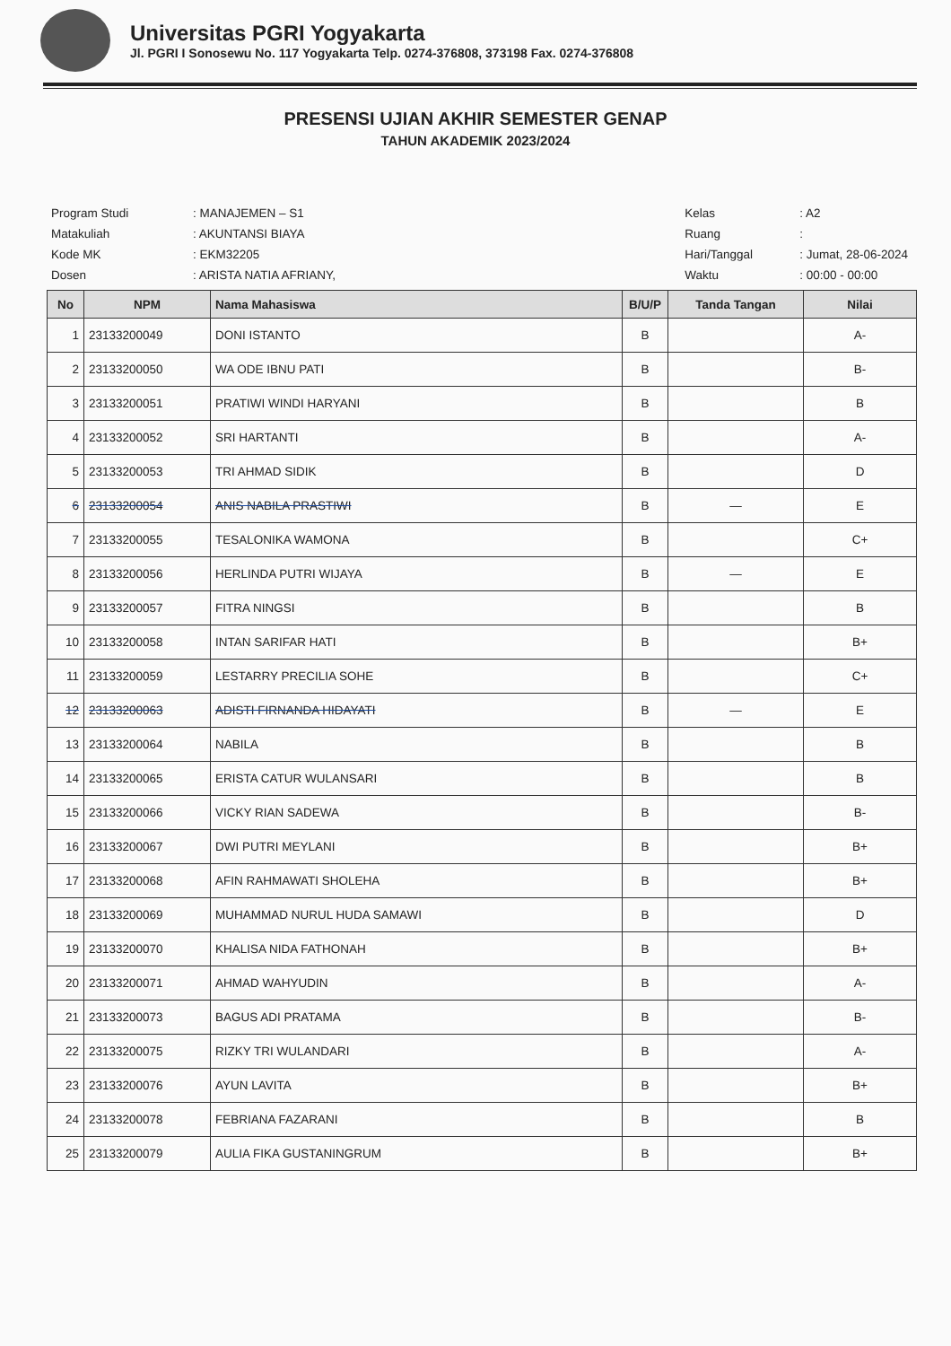Universitas PGRI Yogyakarta
Jl. PGRI I Sonosewu No. 117 Yogyakarta Telp. 0274-376808, 373198 Fax. 0274-376808
PRESENSI UJIAN AKHIR SEMESTER GENAP
TAHUN AKADEMIK 2023/2024
| Program Studi | : MANAJEMEN – S1 |
| Matakuliah | : AKUNTANSI BIAYA |
| Kode MK | : EKM32205 |
| Dosen | : ARISTA NATIA AFRIANY, |
| Kelas | : A2 |
| Ruang | : |
| Hari/Tanggal | : Jumat, 28-06-2024 |
| Waktu | : 00:00 - 00:00 |
| No | NPM | Nama Mahasiswa | B/U/P | Tanda Tangan | Nilai |
| --- | --- | --- | --- | --- | --- |
| 1 | 23133200049 | DONI ISTANTO | B | | A- |
| 2 | 23133200050 | WA ODE IBNU PATI | B | | B- |
| 3 | 23133200051 | PRATIWI WINDI HARYANI | B | | B |
| 4 | 23133200052 | SRI HARTANTI | B | | A- |
| 5 | 23133200053 | TRI AHMAD SIDIK | B | | D |
| 6 | 23133200054 | ANIS NABILA PRASTIWI | B | — | E |
| 7 | 23133200055 | TESALONIKA WAMONA | B | | C+ |
| 8 | 23133200056 | HERLINDA PUTRI WIJAYA | B | — | E |
| 9 | 23133200057 | FITRA NINGSI | B | | B |
| 10 | 23133200058 | INTAN SARIFAR HATI | B | | B+ |
| 11 | 23133200059 | LESTARRY PRECILIA SOHE | B | | C+ |
| 12 | 23133200063 | ADISTI FIRNANDA HIDAYATI | B | — | E |
| 13 | 23133200064 | NABILA | B | | B |
| 14 | 23133200065 | ERISTA CATUR WULANSARI | B | | B |
| 15 | 23133200066 | VICKY RIAN SADEWA | B | | B- |
| 16 | 23133200067 | DWI PUTRI MEYLANI | B | | B+ |
| 17 | 23133200068 | AFIN RAHMAWATI SHOLEHA | B | | B+ |
| 18 | 23133200069 | MUHAMMAD NURUL HUDA SAMAWI | B | | D |
| 19 | 23133200070 | KHALISA NIDA FATHONAH | B | | B+ |
| 20 | 23133200071 | AHMAD WAHYUDIN | B | | A- |
| 21 | 23133200073 | BAGUS ADI PRATAMA | B | | B- |
| 22 | 23133200075 | RIZKY TRI WULANDARI | B | | A- |
| 23 | 23133200076 | AYUN LAVITA | B | | B+ |
| 24 | 23133200078 | FEBRIANA FAZARANI | B | | B |
| 25 | 23133200079 | AULIA FIKA GUSTANINGRUM | B | | B+ |